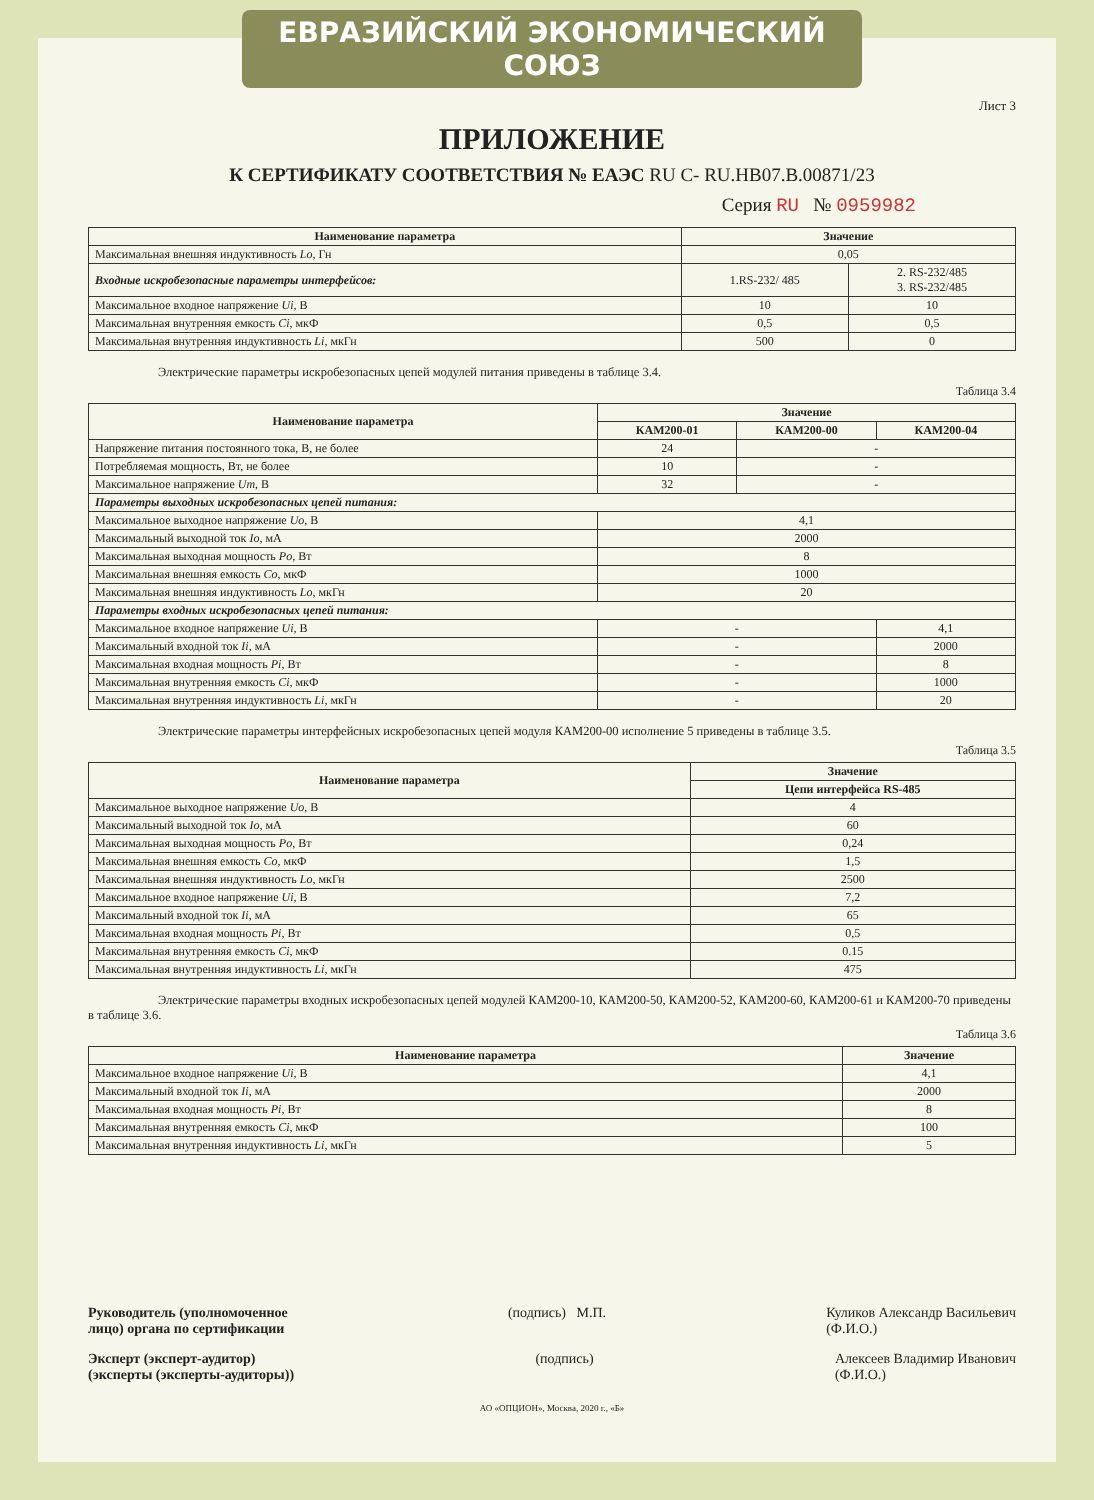ЕВРАЗИЙСКИЙ ЭКОНОМИЧЕСКИЙ СОЮЗ
Лист 3
ПРИЛОЖЕНИЕ
К СЕРТИФИКАТУ СООТВЕТСТВИЯ № ЕАЭС RU C- RU.HB07.B.00871/23
Серия RU № 0959982
| Наименование параметра | Значение | |
| --- | --- | --- |
| Максимальная внешняя индуктивность Lo , Гн | 0,05 | |
| Входные искробезопасные параметры интерфейсов: | 1.RS-232/ 485 | 2. RS-232/485 3. RS-232/485 |
| Максимальное входное напряжение Ui , В | 10 | 10 |
| Максимальная внутренняя емкость Ci , мкФ | 0,5 | 0,5 |
| Максимальная внутренняя индуктивность Li , мкГн | 500 | 0 |
Электрические параметры искробезопасных цепей модулей питания приведены в таблице 3.4.
Таблица 3.4
| Наименование параметра | Значение | | |
| --- | --- | --- | --- |
| | КАМ200-01 | КАМ200-00 | КАМ200-04 |
| Напряжение питания постоянного тока, В, не более | 24 | - | |
| Потребляемая мощность, Вт, не более | 10 | - | |
| Максимальное напряжение Um , В | 32 | - | |
| Параметры выходных искробезопасных цепей питания: | | | |
| Максимальное выходное напряжение Uo , В | 4,1 | | |
| Максимальный выходной ток Io , мА | 2000 | | |
| Максимальная выходная мощность Po , Вт | 8 | | |
| Максимальная внешняя емкость Co , мкФ | 1000 | | |
| Максимальная внешняя индуктивность Lo , мкГн | 20 | | |
| Параметры входных искробезопасных цепей питания: | | | |
| Максимальное входное напряжение Ui , В | - | | 4,1 |
| Максимальный входной ток Ii , мА | - | | 2000 |
| Максимальная входная мощность Pi , Вт | - | | 8 |
| Максимальная внутренняя емкость Ci , мкФ | - | | 1000 |
| Максимальная внутренняя индуктивность Li , мкГн | - | | 20 |
Электрические параметры интерфейсных искробезопасных цепей модуля КАМ200-00 исполнение 5 приведены в таблице 3.5.
Таблица 3.5
| Наименование параметра | Значение |
| --- | --- |
| | Цепи интерфейса RS-485 |
| Максимальное выходное напряжение Uo , В | 4 |
| Максимальный выходной ток Io , мА | 60 |
| Максимальная выходная мощность Po , Вт | 0,24 |
| Максимальная внешняя емкость Co , мкФ | 1,5 |
| Максимальная внешняя индуктивность Lo , мкГн | 2500 |
| Максимальное входное напряжение Ui , В | 7,2 |
| Максимальный входной ток Ii , мА | 65 |
| Максимальная входная мощность Pi , Вт | 0,5 |
| Максимальная внутренняя емкость Ci , мкФ | 0.15 |
| Максимальная внутренняя индуктивность Li , мкГн | 475 |
Электрические параметры входных искробезопасных цепей модулей КАМ200-10, КАМ200-50, КАМ200-52, КАМ200-60, КАМ200-61 и КАМ200-70 приведены в таблице 3.6.
Таблица 3.6
| Наименование параметра | Значение |
| --- | --- |
| Максимальное входное напряжение Ui , В | 4,1 |
| Максимальный входной ток Ii , мА | 2000 |
| Максимальная входная мощность Pi , Вт | 8 |
| Максимальная внутренняя емкость Ci , мкФ | 100 |
| Максимальная внутренняя индуктивность Li , мкГн | 5 |
Руководитель (уполномоченное
лицо) органа по сертификации (подпись) М.П. Куликов Александр Васильевич
(Ф.И.О.)
Эксперт (эксперт-аудитор)
(эксперты (эксперты-аудиторы)) (подпись) Алексеев Владимир Иванович
(Ф.И.О.)
АО «ОПЦИОН», Москва, 2020 г., «Б»